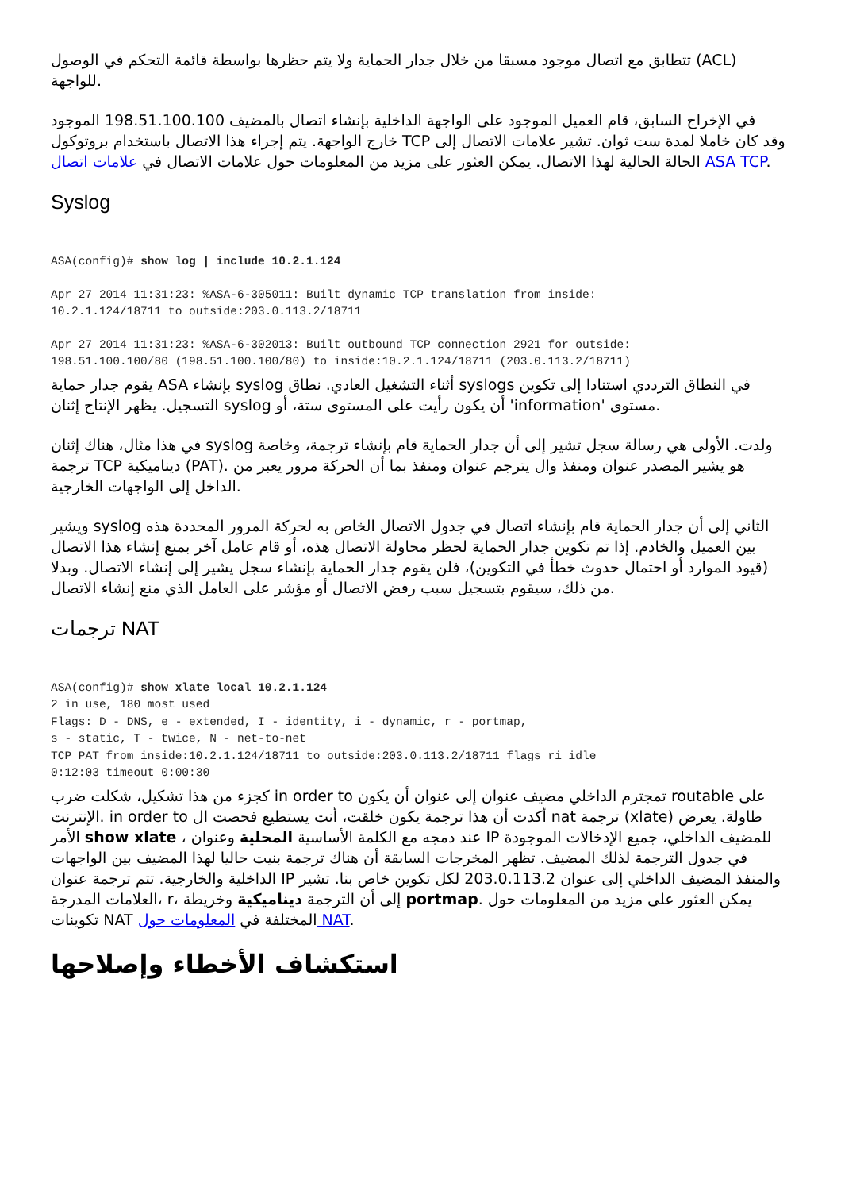تتطابق مع اتصال موجود مسبقا من خلال جدار الحماية ولا يتم حظرها بواسطة قائمة التحكم في الوصول (ACL) للواجهة.
في الإخراج السابق، قام العميل الموجود على الواجهة الداخلية بإنشاء اتصال بالمضيف 198.51.100.100 الموجود خارج الواجهة. يتم إجراء هذا الاتصال باستخدام بروتوكول TCP وقد كان خاملا لمدة ست ثوان. تشير علامات الاتصال إلى الحالة الحالية لهذا الاتصال. يمكن العثور على مزيد من المعلومات حول علامات الاتصال في علامات اتصال ASA TCP.
Syslog
ASA(config)# show log | include 10.2.1.124
Apr 27 2014 11:31:23: %ASA-6-305011: Built dynamic TCP translation from inside:
10.2.1.124/18711 to outside:203.0.113.2/18711
Apr 27 2014 11:31:23: %ASA-6-302013: Built outbound TCP connection 2921 for outside:
198.51.100.100/80 (198.51.100.100/80) to inside:10.2.1.124/18711 (203.0.113.2/18711)
يقوم جدار حماية ASA بإنشاء syslog أثناء التشغيل العادي. نطاق syslogs في النطاق الترددي استنادا إلى تكوين التسجيل. يظهر الإنتاج إثنان syslog أن يكون رأيت على المستوى ستة، أو 'information' مستوى.
في هذا مثال، هناك إثنان syslog ولدت. الأولى هي رسالة سجل تشير إلى أن جدار الحماية قام بإنشاء ترجمة، وخاصة ترجمة TCP ديناميكية (PAT). هو يشير المصدر عنوان ومنفذ وال يترجم عنوان ومنفذ بما أن الحركة مرور يعبر من الداخل إلى الواجهات الخارجية.
ويشير syslog الثاني إلى أن جدار الحماية قام بإنشاء اتصال في جدول الاتصال الخاص به لحركة المرور المحددة هذه بين العميل والخادم. إذا تم تكوين جدار الحماية لحظر محاولة الاتصال هذه، أو قام عامل آخر بمنع إنشاء هذا الاتصال (قيود الموارد أو احتمال حدوث خطأ في التكوين)، فلن يقوم جدار الحماية بإنشاء سجل يشير إلى إنشاء الاتصال. وبدلا من ذلك، سيقوم بتسجيل سبب رفض الاتصال أو مؤشر على العامل الذي منع إنشاء الاتصال.
ترجمات NAT
ASA(config)# show xlate local 10.2.1.124
2 in use, 180 most used
Flags: D - DNS, e - extended, I - identity, i - dynamic, r - portmap,
s - static, T - twice, N - net-to-net
TCP PAT from inside:10.2.1.124/18711 to outside:203.0.113.2/18711 flags ri idle
0:12:03 timeout 0:00:30
كجزء من هذا تشكيل، شكلت ضرب in order to تمجترم الداخلي مضيف عنوان إلى عنوان أن يكون routable على الإنترنت. in order to أكدت أن هذا ترجمة يكون خلقت، أنت يستطيع فحصت ال nat ترجمة (xlate) طاولة. يعرض الأمر show xlate ، عند دمجه مع الكلمة الأساسية المحلية وعنوان IP للمضيف الداخلي، جميع الإدخالات الموجودة في جدول الترجمة لذلك المضيف. تظهر المخرجات السابقة أن هناك ترجمة بنيت حاليا لهذا المضيف بين الواجهات الداخلية والخارجية. تتم ترجمة عنوان IP والمنفذ المضيف الداخلي إلى عنوان 203.0.113.2 لكل تكوين خاص بنا. تشير العلامات المدرجة، r، إلى أن الترجمة ديناميكية وخريطة portmap. يمكن العثور على مزيد من المعلومات حول تكوينات NAT المختلفة في المعلومات حول NAT.
استكشاف الأخطاء وإصلاحها